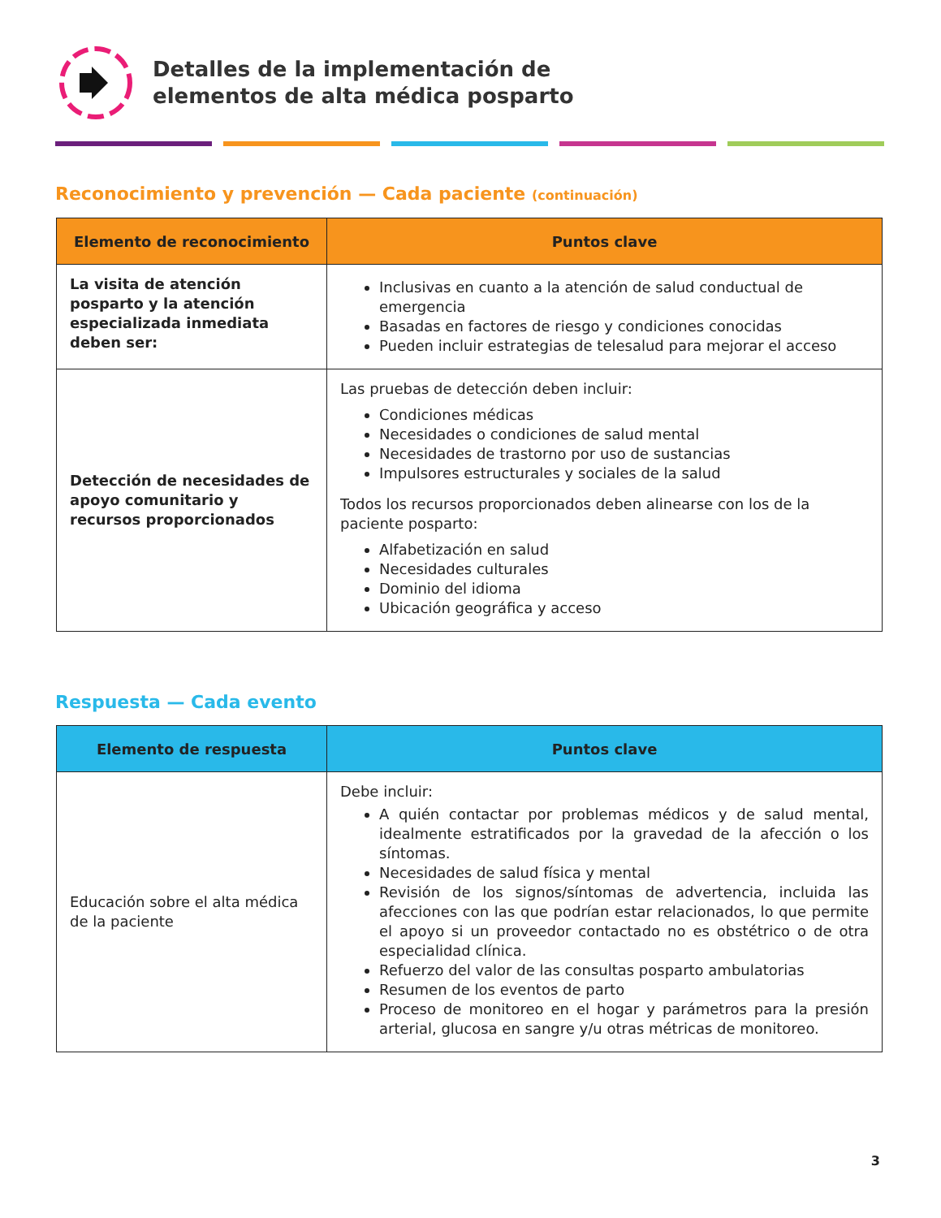Detalles de la implementación de
elementos de alta médica posparto
Reconocimiento y prevención — Cada paciente (continuación)
| Elemento de reconocimiento | Puntos clave |
| --- | --- |
| La visita de atención posparto y la atención especializada inmediata deben ser: | Inclusivas en cuanto a la atención de salud conductual de emergencia Basadas en factores de riesgo y condiciones conocidas Pueden incluir estrategias de telesalud para mejorar el acceso |
| Detección de necesidades de apoyo comunitario y recursos proporcionados | Las pruebas de detección deben incluir: Condiciones médicas Necesidades o condiciones de salud mental Necesidades de trastorno por uso de sustancias Impulsores estructurales y sociales de la salud Todos los recursos proporcionados deben alinearse con los de la paciente posparto: Alfabetización en salud Necesidades culturales Dominio del idioma Ubicación geográfica y acceso |
Respuesta — Cada evento
| Elemento de respuesta | Puntos clave |
| --- | --- |
| Educación sobre el alta médica de la paciente | Debe incluir: A quién contactar por problemas médicos y de salud mental, idealmente estratificados por la gravedad de la afección o los síntomas. Necesidades de salud física y mental Revisión de los signos/síntomas de advertencia, incluida las afecciones con las que podrían estar relacionados, lo que permite el apoyo si un proveedor contactado no es obstétrico o de otra especialidad clínica. Refuerzo del valor de las consultas posparto ambulatorias Resumen de los eventos de parto Proceso de monitoreo en el hogar y parámetros para la presión arterial, glucosa en sangre y/u otras métricas de monitoreo. |
3